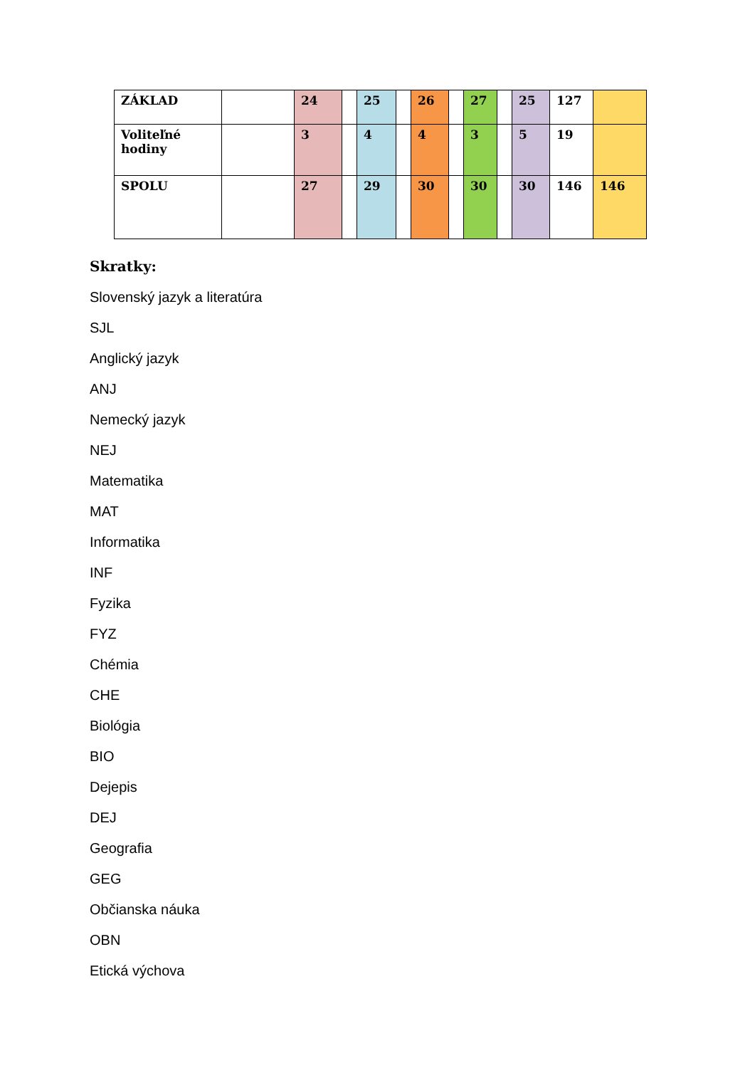| ZÁKLAD | | 24 | | 25 | | 26 | | 27 | | 25 | 127 | |
| Voliteľné hodiny | | 3 | | 4 | | 4 | | 3 | | 5 | 19 | |
| SPOLU | | 27 | | 29 | | 30 | | 30 | | 30 | 146 | 146 |
Skratky:
Slovenský jazyk a literatúra
SJL
Anglický jazyk
ANJ
Nemecký jazyk
NEJ
Matematika
MAT
Informatika
INF
Fyzika
FYZ
Chémia
CHE
Biológia
BIO
Dejepis
DEJ
Geografia
GEG
Občianska náuka
OBN
Etická výchova